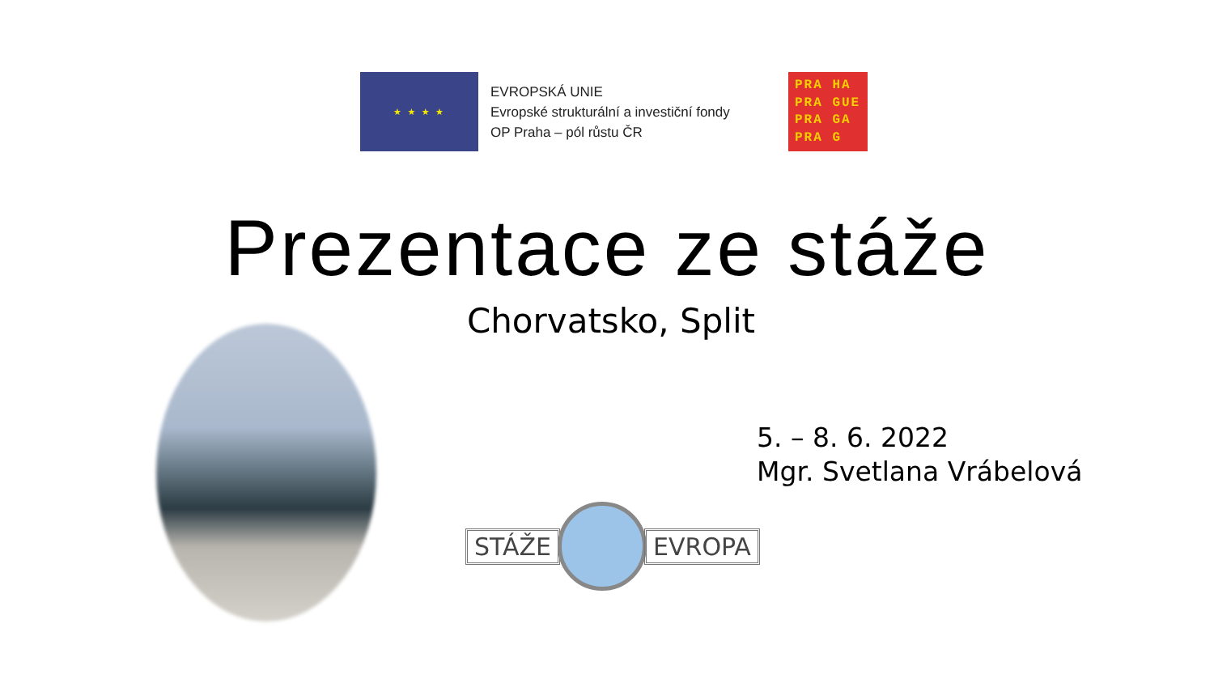★ ★ ★ ★
EVROPSKÁ UNIE
Evropské strukturální a investiční fondy
OP Praha – pól růstu ČR
PRA HA
PRA GUE
PRA GA
PRA G
Prezentace ze stáže
Chorvatsko, Split
5. – 8. 6. 2022
Mgr. Svetlana Vrábelová
STÁŽE EVROPA